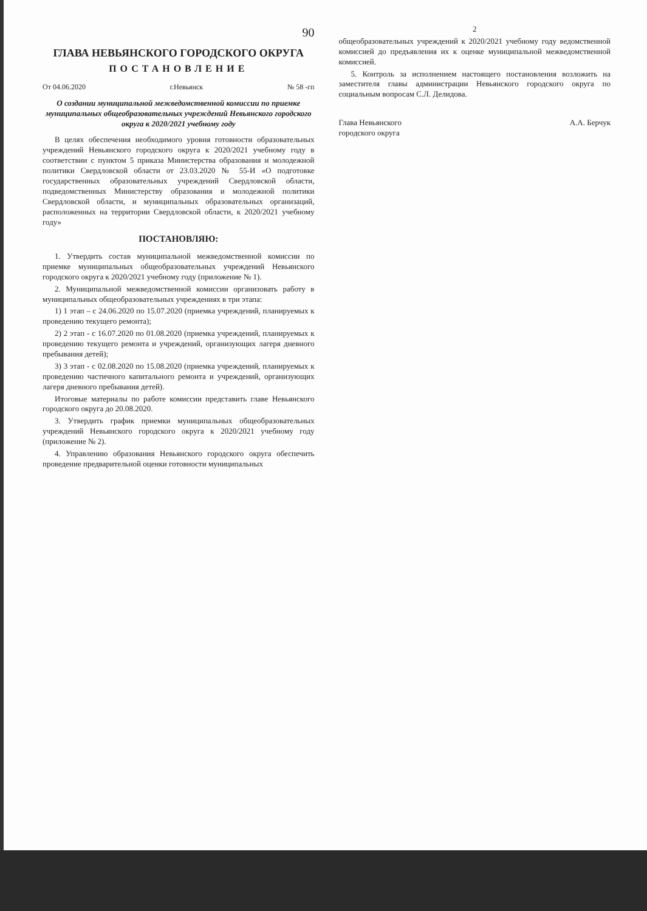90
ГЛАВА НЕВЬЯНСКОГО ГОРОДСКОГО ОКРУГА
ПОСТАНОВЛЕНИЕ
От 04.06.2020 г.Невьянск № 58 -гп
О создании муниципальной межведомственной комиссии по приемке муниципальных общеобразовательных учреждений Невьянского городского округа к 2020/2021 учебному году
В целях обеспечения необходимого уровня готовности образовательных учреждений Невьянского городского округа к 2020/2021 учебному году в соответствии с пунктом 5 приказа Министерства образования и молодежной политики Свердловской области от 23.03.2020 № 55-И «О подготовке государственных образовательных учреждений Свердловской области, подведомственных Министерству образования и молодежной политики Свердловской области, и муниципальных образовательных организаций, расположенных на территории Свердловской области, к 2020/2021 учебному году»
ПОСТАНОВЛЯЮ:
1. Утвердить состав муниципальной межведомственной комиссии по приемке муниципальных общеобразовательных учреждений Невьянского городского округа к 2020/2021 учебному году (приложение № 1).
2. Муниципальной межведомственной комиссии организовать работу в муниципальных общеобразовательных учреждениях в три этапа:
1) 1 этап – с 24.06.2020 по 15.07.2020 (приемка учреждений, планируемых к проведению текущего ремонта);
2) 2 этап - с 16.07.2020 по 01.08.2020 (приемка учреждений, планируемых к проведению текущего ремонта и учреждений, организующих лагеря дневного пребывания детей);
3) 3 этап - с 02.08.2020 по 15.08.2020 (приемка учреждений, планируемых к проведению частичного капитального ремонта и учреждений, организующих лагеря дневного пребывания детей).
Итоговые материалы по работе комиссии представить главе Невьянского городского округа до 20.08.2020.
3. Утвердить график приемки муниципальных общеобразовательных учреждений Невьянского городского округа к 2020/2021 учебному году (приложение № 2).
4. Управлению образования Невьянского городского округа обеспечить проведение предварительной оценки готовности муниципальных
2
общеобразовательных учреждений к 2020/2021 учебному году ведомственной комиссией до предъявления их к оценке муниципальной межведомственной комиссией.
5. Контроль за исполнением настоящего постановления возложить на заместителя главы администрации Невьянского городского округа по социальным вопросам С.Л. Делидова.
Глава Невьянского
городского округа А.А. Берчук